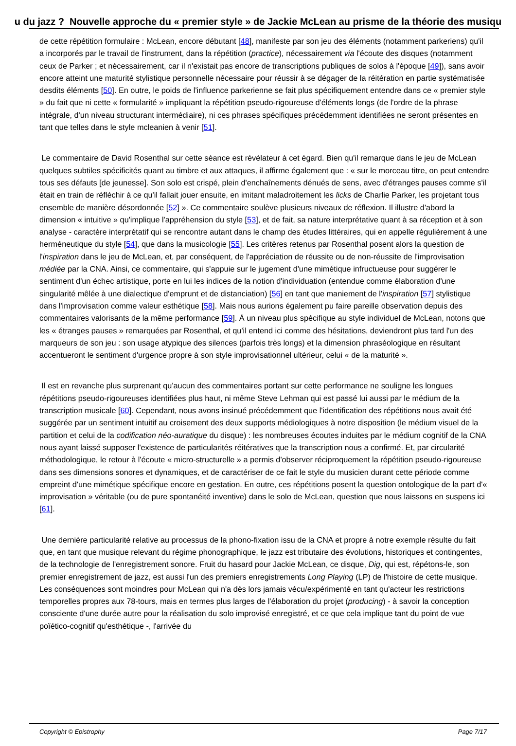u du jazz ? Nouvelle approche du « premier style » de Jackie McLean au prisme de la théorie des musiqu
de cette répétition formulaire : McLean, encore débutant [48], manifeste par son jeu des éléments (notamment parkeriens) qu'il a incorporés par le travail de l'instrument, dans la répétition (practice), nécessairement via l'écoute des disques (notamment ceux de Parker ; et nécessairement, car il n'existait pas encore de transcriptions publiques de solos à l'époque [49]), sans avoir encore atteint une maturité stylistique personnelle nécessaire pour réussir à se dégager de la réitération en partie systématisée desdits éléments [50]. En outre, le poids de l'influence parkerienne se fait plus spécifiquement entendre dans ce « premier style » du fait que ni cette « formularité » impliquant la répétition pseudo-rigoureuse d'éléments longs (de l'ordre de la phrase intégrale, d'un niveau structurant intermédiaire), ni ces phrases spécifiques précédemment identifiées ne seront présentes en tant que telles dans le style mcleanien à venir [51].
Le commentaire de David Rosenthal sur cette séance est révélateur à cet égard. Bien qu'il remarque dans le jeu de McLean quelques subtiles spécificités quant au timbre et aux attaques, il affirme également que : « sur le morceau titre, on peut entendre tous ses défauts [de jeunesse]. Son solo est crispé, plein d'enchaînements dénués de sens, avec d'étranges pauses comme s'il était en train de réfléchir à ce qu'il fallait jouer ensuite, en imitant maladroitement les licks de Charlie Parker, les projetant tous ensemble de manière désordonnée [52] ». Ce commentaire soulève plusieurs niveaux de réflexion. Il illustre d'abord la dimension « intuitive » qu'implique l'appréhension du style [53], et de fait, sa nature interprétative quant à sa réception et à son analyse - caractère interprétatif qui se rencontre autant dans le champ des études littéraires, qui en appelle régulièrement à une herméneutique du style [54], que dans la musicologie [55]. Les critères retenus par Rosenthal posent alors la question de l'inspiration dans le jeu de McLean, et, par conséquent, de l'appréciation de réussite ou de non-réussite de l'improvisation médiée par la CNA. Ainsi, ce commentaire, qui s'appuie sur le jugement d'une mimétique infructueuse pour suggérer le sentiment d'un échec artistique, porte en lui les indices de la notion d'individuation (entendue comme élaboration d'une singularité mêlée à une dialectique d'emprunt et de distanciation) [56] en tant que maniement de l'inspiration [57] stylistique dans l'improvisation comme valeur esthétique [58]. Mais nous aurions également pu faire pareille observation depuis des commentaires valorisants de la même performance [59]. À un niveau plus spécifique au style individuel de McLean, notons que les « étranges pauses » remarquées par Rosenthal, et qu'il entend ici comme des hésitations, deviendront plus tard l'un des marqueurs de son jeu : son usage atypique des silences (parfois très longs) et la dimension phraséologique en résultant accentueront le sentiment d'urgence propre à son style improvisationnel ultérieur, celui « de la maturité ».
Il est en revanche plus surprenant qu'aucun des commentaires portant sur cette performance ne souligne les longues répétitions pseudo-rigoureuses identifiées plus haut, ni même Steve Lehman qui est passé lui aussi par le médium de la transcription musicale [60]. Cependant, nous avons insinué précédemment que l'identification des répétitions nous avait été suggérée par un sentiment intuitif au croisement des deux supports médiologiques à notre disposition (le médium visuel de la partition et celui de la codification néo-auratique du disque) : les nombreuses écoutes induites par le médium cognitif de la CNA nous ayant laissé supposer l'existence de particularités réitératives que la transcription nous a confirmé. Et, par circularité méthodologique, le retour à l'écoute « micro-structurelle » a permis d'observer réciproquement la répétition pseudo-rigoureuse dans ses dimensions sonores et dynamiques, et de caractériser de ce fait le style du musicien durant cette période comme empreint d'une mimétique spécifique encore en gestation. En outre, ces répétitions posent la question ontologique de la part d'« improvisation » véritable (ou de pure spontanéité inventive) dans le solo de McLean, question que nous laissons en suspens ici [61].
Une dernière particularité relative au processus de la phono-fixation issu de la CNA et propre à notre exemple résulte du fait que, en tant que musique relevant du régime phonographique, le jazz est tributaire des évolutions, historiques et contingentes, de la technologie de l'enregistrement sonore. Fruit du hasard pour Jackie McLean, ce disque, Dig, qui est, répétons-le, son premier enregistrement de jazz, est aussi l'un des premiers enregistrements Long Playing (LP) de l'histoire de cette musique. Les conséquences sont moindres pour McLean qui n'a dès lors jamais vécu/expérimenté en tant qu'acteur les restrictions temporelles propres aux 78-tours, mais en termes plus larges de l'élaboration du projet (producing) - à savoir la conception consciente d'une durée autre pour la réalisation du solo improvisé enregistré, et ce que cela implique tant du point de vue poïético-cognitif qu'esthétique -, l'arrivée du
Copyright © Epistrophy Page 7/17